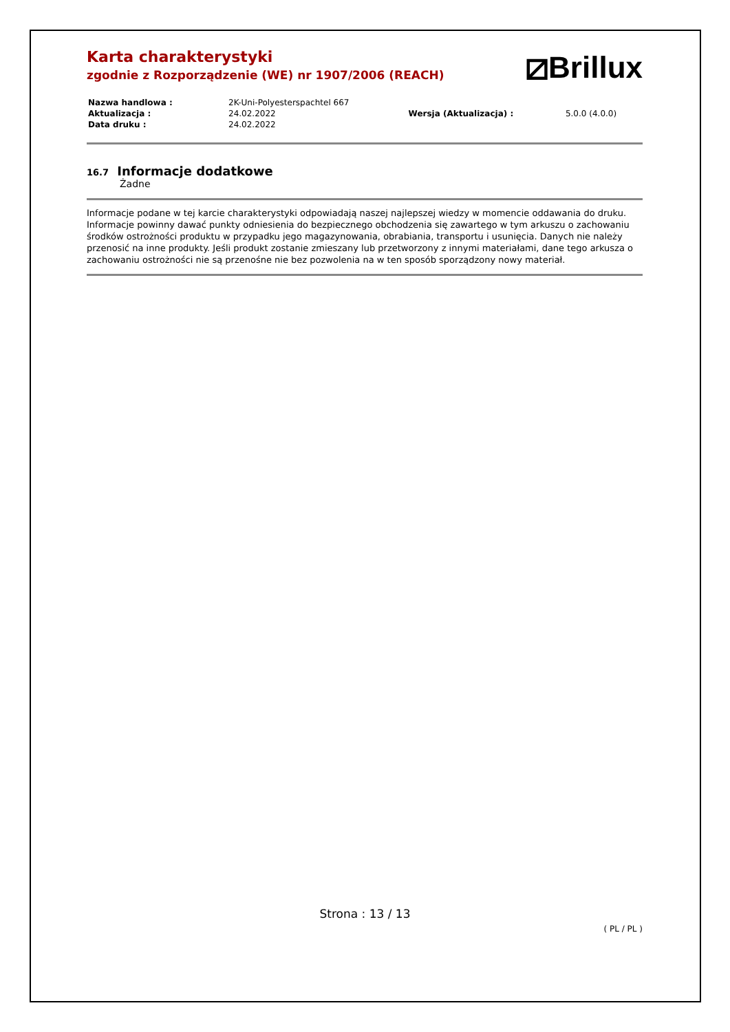⧄Brillux
Karta charakterystyki
zgodnie z Rozporządzenie (WE) nr 1907/2006 (REACH)
| Nazwa handlowa : | 2K-Uni-Polyesterspachtel 667 | | |
| Aktualizacja : | 24.02.2022 | Wersja (Aktualizacja) : | 5.0.0 (4.0.0) |
| Data druku : | 24.02.2022 | | |
16.7 Informacje dodatkowe
Żadne
Informacje podane w tej karcie charakterystyki odpowiadają naszej najlepszej wiedzy w momencie oddawania do druku. Informacje powinny dawać punkty odniesienia do bezpiecznego obchodzenia się zawartego w tym arkuszu o zachowaniu środków ostrożności produktu w przypadku jego magazynowania, obrabiania, transportu i usunięcia. Danych nie należy przenosić na inne produkty. Jeśli produkt zostanie zmieszany lub przetworzony z innymi materiałami, dane tego arkusza o zachowaniu ostrożności nie są przenośne nie bez pozwolenia na w ten sposób sporządzony nowy materiał.
Strona : 13 / 13
( PL / PL )